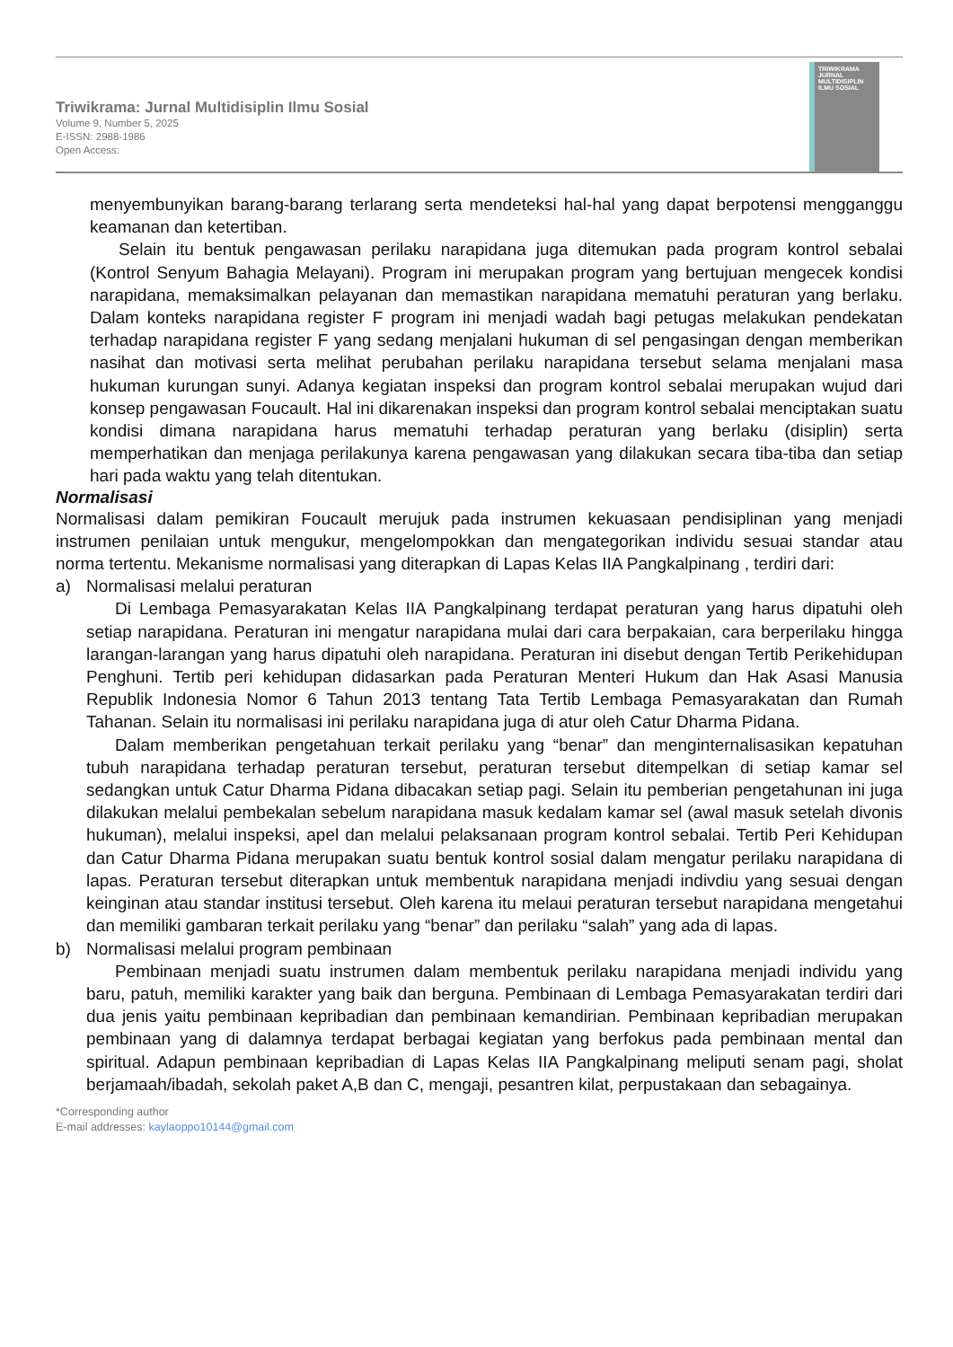Triwikrama: Jurnal Multidisiplin Ilmu Sosial
Volume 9, Number 5, 2025
E-ISSN: 2988-1986
Open Access:
TRIWIKRAMA
JURNAL MULTIDISIPLIN ILMU SOSIAL
menyembunyikan barang-barang terlarang serta mendeteksi hal-hal yang dapat berpotensi mengganggu keamanan dan ketertiban.
Selain itu bentuk pengawasan perilaku narapidana juga ditemukan pada program kontrol sebalai (Kontrol Senyum Bahagia Melayani). Program ini merupakan program yang bertujuan mengecek kondisi narapidana, memaksimalkan pelayanan dan memastikan narapidana mematuhi peraturan yang berlaku. Dalam konteks narapidana register F program ini menjadi wadah bagi petugas melakukan pendekatan terhadap narapidana register F yang sedang menjalani hukuman di sel pengasingan dengan memberikan nasihat dan motivasi serta melihat perubahan perilaku narapidana tersebut selama menjalani masa hukuman kurungan sunyi. Adanya kegiatan inspeksi dan program kontrol sebalai merupakan wujud dari konsep pengawasan Foucault. Hal ini dikarenakan inspeksi dan program kontrol sebalai menciptakan suatu kondisi dimana narapidana harus mematuhi terhadap peraturan yang berlaku (disiplin) serta memperhatikan dan menjaga perilakunya karena pengawasan yang dilakukan secara tiba-tiba dan setiap hari pada waktu yang telah ditentukan.
Normalisasi
Normalisasi dalam pemikiran Foucault merujuk pada instrumen kekuasaan pendisiplinan yang menjadi instrumen penilaian untuk mengukur, mengelompokkan dan mengategorikan individu sesuai standar atau norma tertentu. Mekanisme normalisasi yang diterapkan di Lapas Kelas IIA Pangkalpinang , terdiri dari:
a) Normalisasi melalui peraturan
Di Lembaga Pemasyarakatan Kelas IIA Pangkalpinang terdapat peraturan yang harus dipatuhi oleh setiap narapidana. Peraturan ini mengatur narapidana mulai dari cara berpakaian, cara berperilaku hingga larangan-larangan yang harus dipatuhi oleh narapidana. Peraturan ini disebut dengan Tertib Perikehidupan Penghuni. Tertib peri kehidupan didasarkan pada Peraturan Menteri Hukum dan Hak Asasi Manusia Republik Indonesia Nomor 6 Tahun 2013 tentang Tata Tertib Lembaga Pemasyarakatan dan Rumah Tahanan. Selain itu normalisasi ini perilaku narapidana juga di atur oleh Catur Dharma Pidana.
Dalam memberikan pengetahuan terkait perilaku yang “benar” dan menginternalisasikan kepatuhan tubuh narapidana terhadap peraturan tersebut, peraturan tersebut ditempelkan di setiap kamar sel sedangkan untuk Catur Dharma Pidana dibacakan setiap pagi. Selain itu pemberian pengetahunan ini juga dilakukan melalui pembekalan sebelum narapidana masuk kedalam kamar sel (awal masuk setelah divonis hukuman), melalui inspeksi, apel dan melalui pelaksanaan program kontrol sebalai. Tertib Peri Kehidupan dan Catur Dharma Pidana merupakan suatu bentuk kontrol sosial dalam mengatur perilaku narapidana di lapas. Peraturan tersebut diterapkan untuk membentuk narapidana menjadi indivdiu yang sesuai dengan keinginan atau standar institusi tersebut. Oleh karena itu melaui peraturan tersebut narapidana mengetahui dan memiliki gambaran terkait perilaku yang “benar” dan perilaku “salah” yang ada di lapas.
b) Normalisasi melalui program pembinaan
Pembinaan menjadi suatu instrumen dalam membentuk perilaku narapidana menjadi individu yang baru, patuh, memiliki karakter yang baik dan berguna. Pembinaan di Lembaga Pemasyarakatan terdiri dari dua jenis yaitu pembinaan kepribadian dan pembinaan kemandirian. Pembinaan kepribadian merupakan pembinaan yang di dalamnya terdapat berbagai kegiatan yang berfokus pada pembinaan mental dan spiritual. Adapun pembinaan kepribadian di Lapas Kelas IIA Pangkalpinang meliputi senam pagi, sholat berjamaah/ibadah, sekolah paket A,B dan C, mengaji, pesantren kilat, perpustakaan dan sebagainya.
*Corresponding author
E-mail addresses: kaylaoppo10144@gmail.com